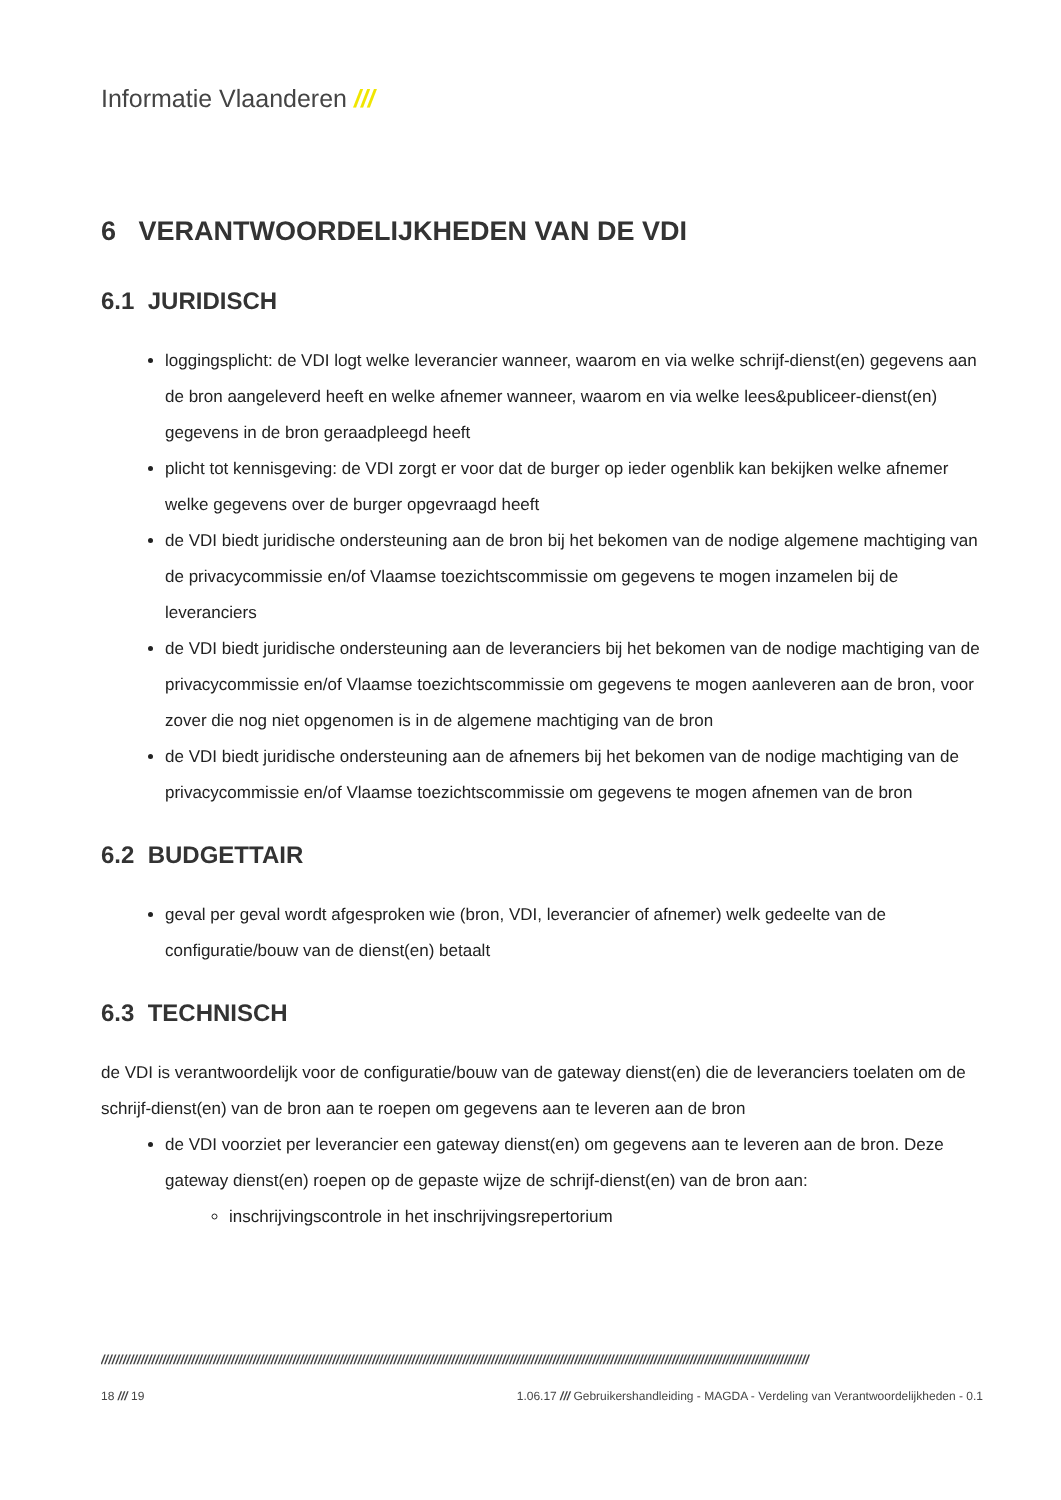Informatie Vlaanderen ///
6 VERANTWOORDELIJKHEDEN VAN DE VDI
6.1 JURIDISCH
loggingsplicht: de VDI logt welke leverancier wanneer, waarom en via welke schrijf-dienst(en) gegevens aan de bron aangeleverd heeft en welke afnemer wanneer, waarom en via welke lees&publiceer-dienst(en) gegevens in de bron geraadpleegd heeft
plicht tot kennisgeving: de VDI zorgt er voor dat de burger op ieder ogenblik kan bekijken welke afnemer welke gegevens over de burger opgevraagd heeft
de VDI biedt juridische ondersteuning aan de bron bij het bekomen van de nodige algemene machtiging van de privacycommissie en/of Vlaamse toezichtscommissie om gegevens te mogen inzamelen bij de leveranciers
de VDI biedt juridische ondersteuning aan de leveranciers bij het bekomen van de nodige machtiging van de privacycommissie en/of Vlaamse toezichtscommissie om gegevens te mogen aanleveren aan de bron, voor zover die nog niet opgenomen is in de algemene machtiging van de bron
de VDI biedt juridische ondersteuning aan de afnemers bij het bekomen van de nodige machtiging van de privacycommissie en/of Vlaamse toezichtscommissie om gegevens te mogen afnemen van de bron
6.2 BUDGETTAIR
geval per geval wordt afgesproken wie (bron, VDI, leverancier of afnemer) welk gedeelte van de configuratie/bouw van de dienst(en) betaalt
6.3 TECHNISCH
de VDI is verantwoordelijk voor de configuratie/bouw van de gateway dienst(en) die de leveranciers toelaten om de schrijf-dienst(en) van de bron aan te roepen om gegevens aan te leveren aan de bron
de VDI voorziet per leverancier een gateway dienst(en) om gegevens aan te leveren aan de bron. Deze gateway dienst(en) roepen op de gepaste wijze de schrijf-dienst(en) van de bron aan:
inschrijvingscontrole in het inschrijvingsrepertorium
////////////////////////////////////////////////////////////////////////////////////////////////////////////////////////////////////////////////////////////////////////////////////////////////////
18 /// 19 1.06.17 /// Gebruikershandleiding - MAGDA - Verdeling van Verantwoordelijkheden - 0.1